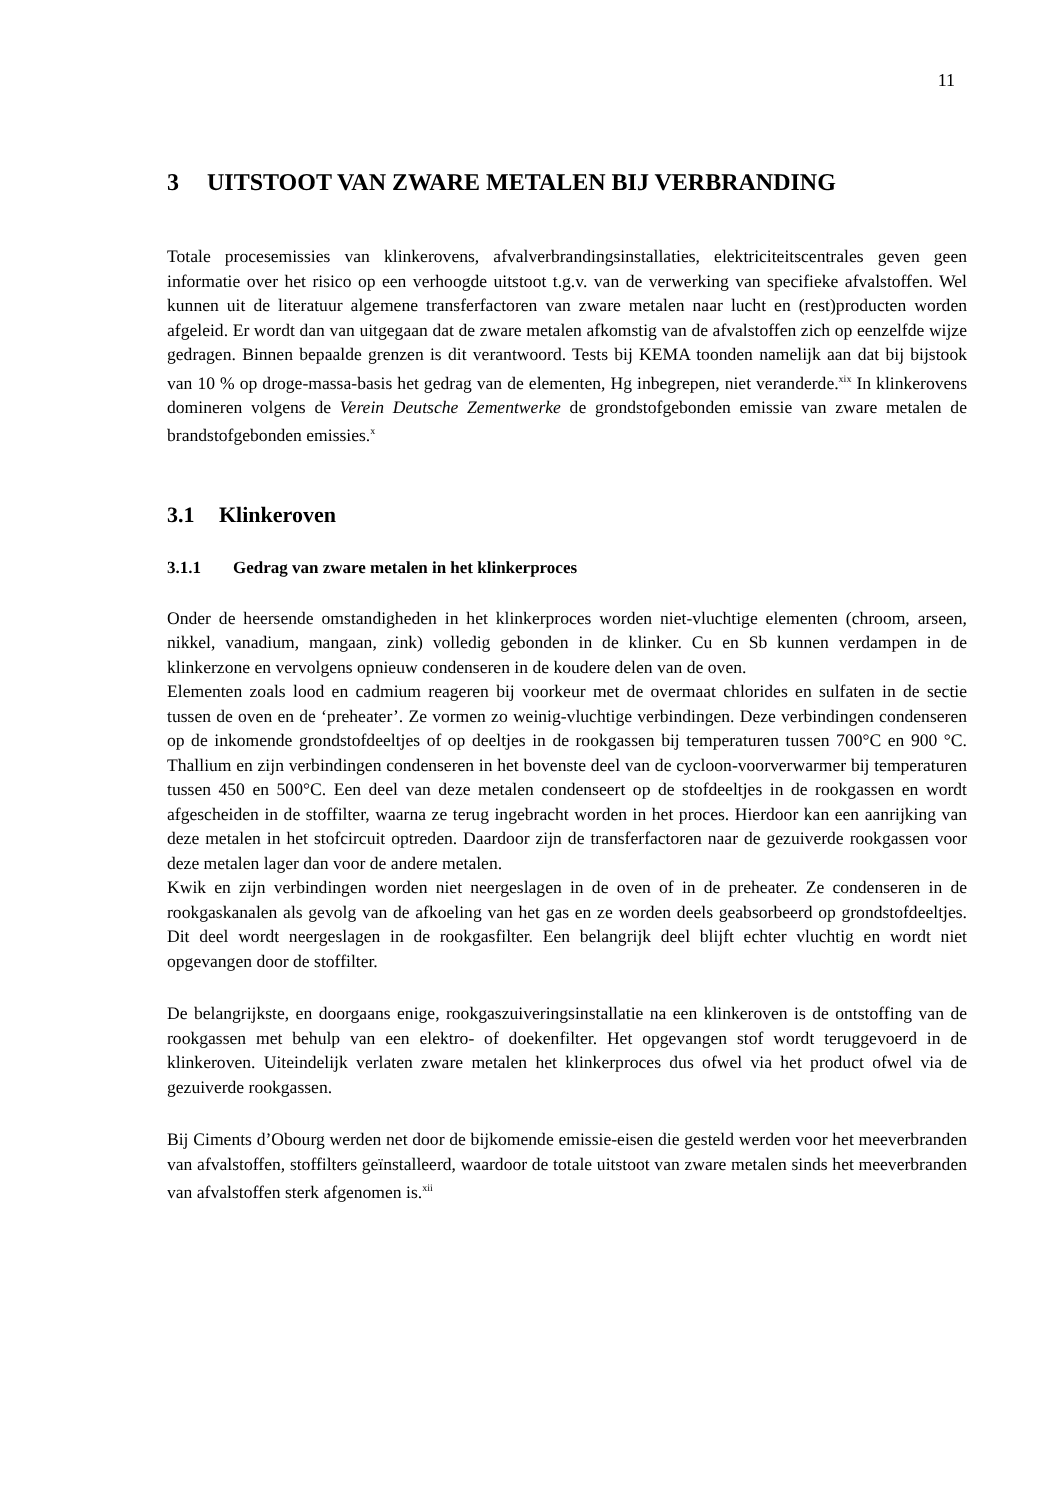11
3 UITSTOOT VAN ZWARE METALEN BIJ VERBRANDING
Totale procesemissies van klinkerovens, afvalverbrandingsinstallaties, elektriciteitscentrales geven geen informatie over het risico op een verhoogde uitstoot t.g.v. van de verwerking van specifieke afvalstoffen. Wel kunnen uit de literatuur algemene transferfactoren van zware metalen naar lucht en (rest)producten worden afgeleid. Er wordt dan van uitgegaan dat de zware metalen afkomstig van de afvalstoffen zich op eenzelfde wijze gedragen. Binnen bepaalde grenzen is dit verantwoord. Tests bij KEMA toonden namelijk aan dat bij bijstook van 10 % op droge-massa-basis het gedrag van de elementen, Hg inbegrepen, niet veranderde.<sup>xix</sup> In klinkerovens domineren volgens de Verein Deutsche Zementwerke de grondstofgebonden emissie van zware metalen de brandstofgebonden emissies.<sup>x</sup>
3.1 Klinkeroven
3.1.1 Gedrag van zware metalen in het klinkerproces
Onder de heersende omstandigheden in het klinkerproces worden niet-vluchtige elementen (chroom, arseen, nikkel, vanadium, mangaan, zink) volledig gebonden in de klinker. Cu en Sb kunnen verdampen in de klinkerzone en vervolgens opnieuw condenseren in de koudere delen van de oven.
Elementen zoals lood en cadmium reageren bij voorkeur met de overmaat chlorides en sulfaten in de sectie tussen de oven en de ‘preheater’. Ze vormen zo weinig-vluchtige verbindingen. Deze verbindingen condenseren op de inkomende grondstofdeeltjes of op deeltjes in de rookgassen bij temperaturen tussen 700°C en 900 °C. Thallium en zijn verbindingen condenseren in het bovenste deel van de cycloon-voorverwarmer bij temperaturen tussen 450 en 500°C. Een deel van deze metalen condenseert op de stofdeeltjes in de rookgassen en wordt afgescheiden in de stoffilter, waarna ze terug ingebracht worden in het proces. Hierdoor kan een aanrijking van deze metalen in het stofcircuit optreden. Daardoor zijn de transferfactoren naar de gezuiverde rookgassen voor deze metalen lager dan voor de andere metalen.
Kwik en zijn verbindingen worden niet neergeslagen in de oven of in de preheater. Ze condenseren in de rookgaskanalen als gevolg van de afkoeling van het gas en ze worden deels geabsorbeerd op grondstofdeeltjes. Dit deel wordt neergeslagen in de rookgasfilter. Een belangrijk deel blijft echter vluchtig en wordt niet opgevangen door de stoffilter.
De belangrijkste, en doorgaans enige, rookgaszuiveringsinstallatie na een klinkeroven is de ontstoffing van de rookgassen met behulp van een elektro- of doekenfilter. Het opgevangen stof wordt teruggevoerd in de klinkeroven. Uiteindelijk verlaten zware metalen het klinkerproces dus ofwel via het product ofwel via de gezuiverde rookgassen.
Bij Ciments d’Obourg werden net door de bijkomende emissie-eisen die gesteld werden voor het meeverbranden van afvalstoffen, stoffilters geïnstalleerd, waardoor de totale uitstoot van zware metalen sinds het meeverbranden van afvalstoffen sterk afgenomen is.<sup>xii</sup>